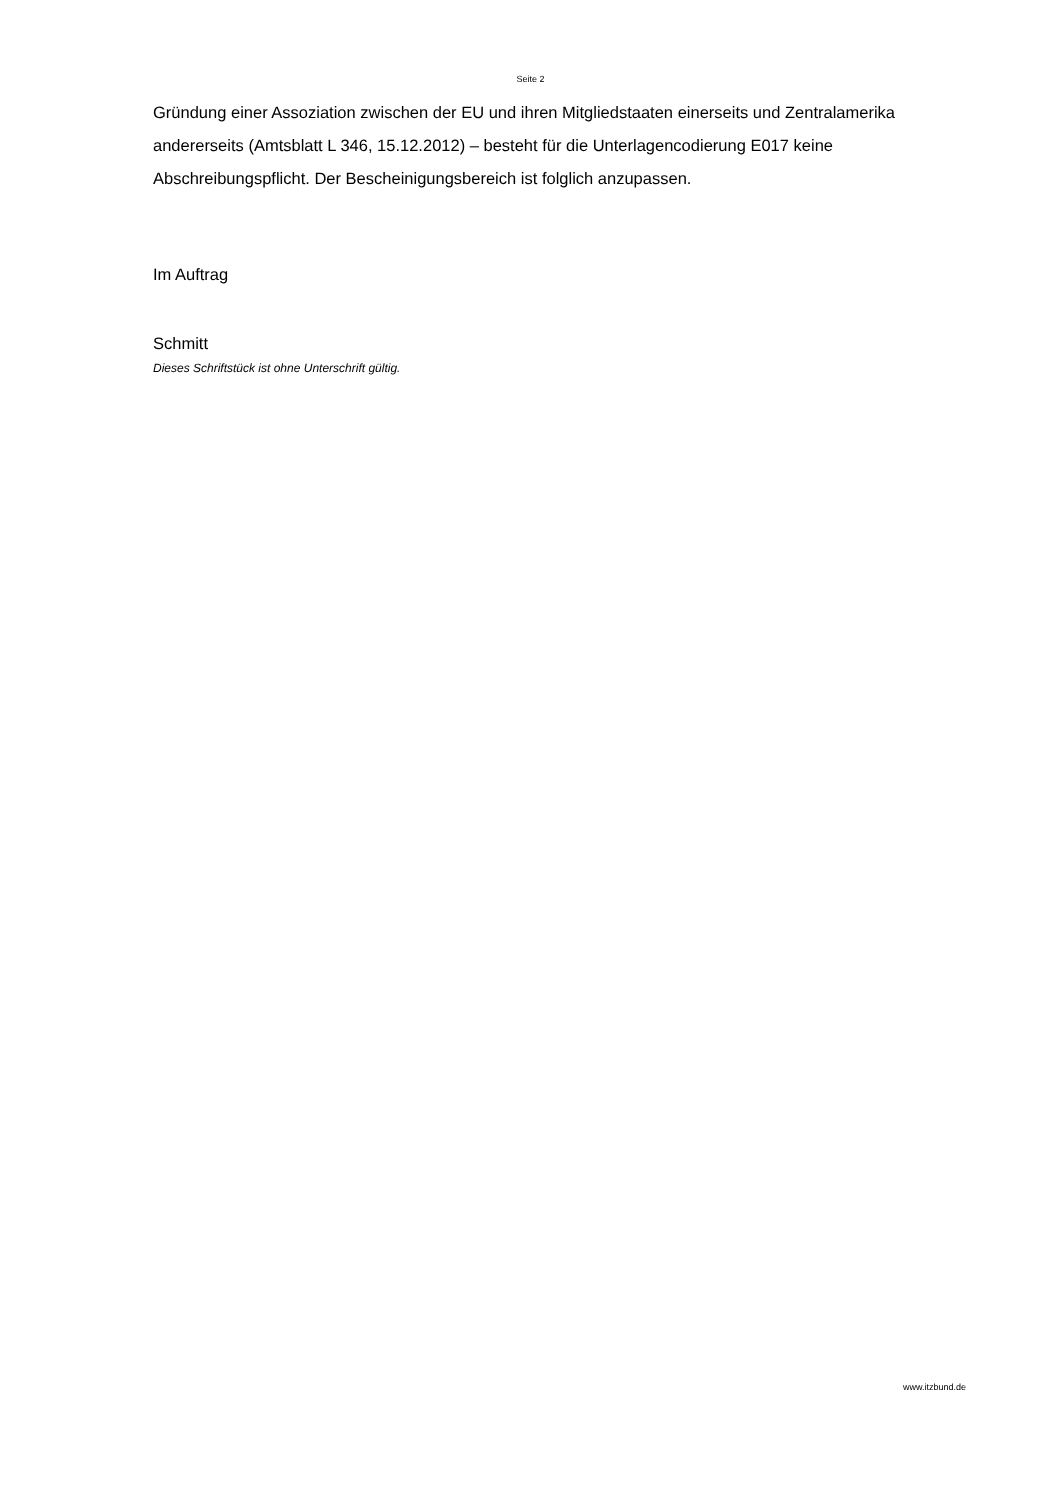Seite 2
Gründung einer Assoziation zwischen der EU und ihren Mitgliedstaaten einerseits und Zentralamerika andererseits (Amtsblatt L 346, 15.12.2012) – besteht für die Unterlagencodierung E017 keine Abschreibungspflicht. Der Bescheinigungsbereich ist folglich anzupassen.
Im Auftrag
Schmitt
Dieses Schriftstück ist ohne Unterschrift gültig.
www.itzbund.de